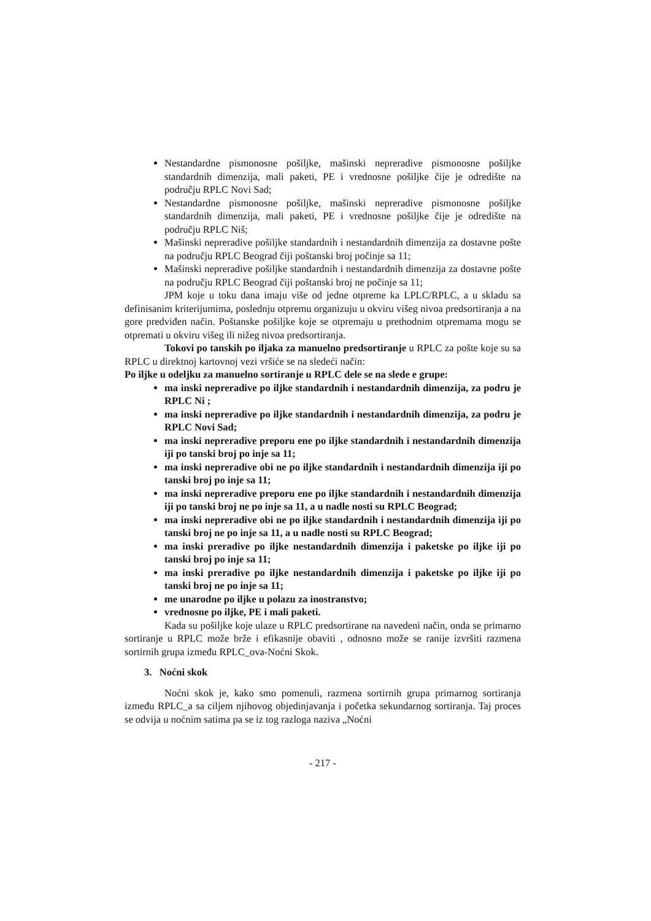Nestandardne pismonosne pošiljke, mašinski nepreradive pismonosne pošiljke standardnih dimenzija, mali paketi, PE i vrednosne pošiljke čije je odredište na području RPLC Novi Sad;
Nestandardne pismonosne pošiljke, mašinski nepreradive pismonosne pošiljke standardnih dimenzija, mali paketi, PE i vrednosne pošiljke čije je odredište na području RPLC Niš;
Mašinski nepreradive pošiljke standardnih i nestandardnih dimenzija za dostavne pošte na području RPLC Beograd čiji poštanski broj počinje sa 11;
Mašinski nepreradive pošiljke standardnih i nestandardnih dimenzija za dostavne pošte na području RPLC Beograd čiji poštanski broj ne počinje sa 11;
JPM koje u toku dana imaju više od jedne otpreme ka LPLC/RPLC, a u skladu sa definisanim kriterijumima, poslednju otpremu organizuju u okviru višeg nivoa predsortiranja a na gore predviđen način. Poštanske pošiljke koje se otpremaju u prethodnim otpremama mogu se otpremati u okviru višeg ili nižeg nivoa predsortiranja.
Tokovi po tanskih po iljaka za manuelno predsortiranje u RPLC za pošte koje su sa RPLC u direktnoj kartovnoj vezi vršiće se na sledeći način:
Po iljke u odeljku za manuelno sortiranje u RPLC dele se na slede e grupe:
ma inski nepreradive po iljke standardnih i nestandardnih dimenzija, za podru je RPLC Ni ;
ma inski nepreradive po iljke standardnih i nestandardnih dimenzija, za podru je RPLC Novi Sad;
ma inski nepreradive preporu ene po iljke standardnih i nestandardnih dimenzija iji po tanski broj po inje sa 11;
ma inski nepreradive obi ne po iljke standardnih i nestandardnih dimenzija iji po tanski broj po inje sa 11;
ma inski nepreradive preporu ene po iljke standardnih i nestandardnih dimenzija iji po tanski broj ne po inje sa 11, a u nadle nosti su RPLC Beograd;
ma inski nepreradive obi ne po iljke standardnih i nestandardnih dimenzija iji po tanski broj ne po inje sa 11, a u nadle nosti su RPLC Beograd;
ma inski preradive po iljke nestandardnih dimenzija i paketske po iljke iji po tanski broj po inje sa 11;
ma inski preradive po iljke nestandardnih dimenzija i paketske po iljke iji po tanski broj ne po inje sa 11;
me unarodne po iljke u polazu za inostranstvo;
vrednosne po iljke, PE i mali paketi.
Kada su pošiljke koje ulaze u RPLC predsortirane na navedeni način, onda se primarno sortiranje u RPLC može brže i efikasnije obaviti , odnosno može se ranije izvršiti razmena sortirnih grupa između RPLC_ova-Noćni Skok.
3. Noćni skok
Noćni skok je, kako smo pomenuli, razmena sortirnih grupa primarnog sortiranja između RPLC_a sa ciljem njihovog objedinjavanja i početka sekundarnog sortiranja. Taj proces se odvija u noćnim satima pa se iz tog razloga naziva „Noćni
- 217 -